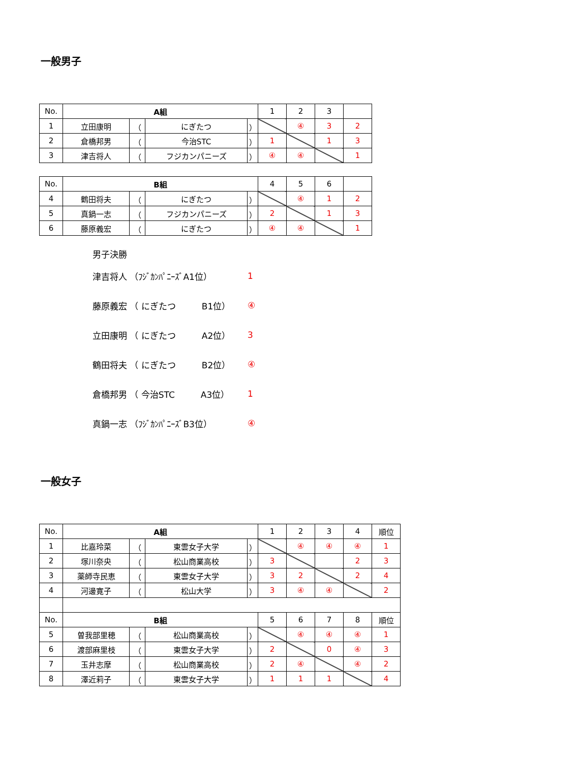一般男子
| No. | A組 | | | | 1 | 2 | 3 | |
| 1 | 立田康明 | （ | にぎたつ | ） | | ④ | 3 | 2 |
| 2 | 倉橋邦男 | （ | 今治STC | ） | 1 | | 1 | 3 |
| 3 | 津吉将人 | （ | フジカンパニーズ | ） | ④ | ④ | | 1 |
| No. | B組 | | | | 4 | 5 | 6 | |
| 4 | 鶴田将夫 | （ | にぎたつ | ） | | ④ | 1 | 2 |
| 5 | 真鍋一志 | （ | フジカンパニーズ | ） | 2 | | 1 | 3 |
| 6 | 藤原義宏 | （ | にぎたつ | ） | ④ | ④ | | 1 |
男子決勝
津吉将人 （ﾌｼﾞｶﾝﾊﾟﾆｰｽﾞA1位） 1
藤原義宏 （ にぎたつ　　　B1位） ④
立田康明 （ にぎたつ　　　A2位） 3
鶴田将夫 （ にぎたつ　　　B2位） ④
倉橋邦男 （ 今治STC　　　A3位） 1
真鍋一志 （ﾌｼﾞｶﾝﾊﾟﾆｰｽﾞB3位） ④
一般女子
| No. | A組 | | | | 1 | 2 | 3 | 4 | 順位 |
| 1 | 比嘉玲菜 | （ | 東雲女子大学 | ） | | ④ | ④ | ④ | 1 |
| 2 | 塚川奈央 | （ | 松山商業高校 | ） | 3 | | | 2 | 3 |
| 3 | 薬師寺民恵 | （ | 東雲女子大学 | ） | 3 | 2 | | 2 | 4 |
| 4 | 河邊寛子 | （ | 松山大学 | ） | 3 | ④ | ④ | | 2 |
| No. | B組 | | | | 5 | 6 | 7 | 8 | 順位 |
| 5 | 曽我部里穂 | （ | 松山商業高校 | ） | | ④ | ④ | ④ | 1 |
| 6 | 渡部麻里枝 | （ | 東雲女子大学 | ） | 2 | | 0 | ④ | 3 |
| 7 | 玉井志摩 | （ | 松山商業高校 | ） | 2 | ④ | | ④ | 2 |
| 8 | 澤近莉子 | （ | 東雲女子大学 | ） | 1 | 1 | 1 | | 4 |